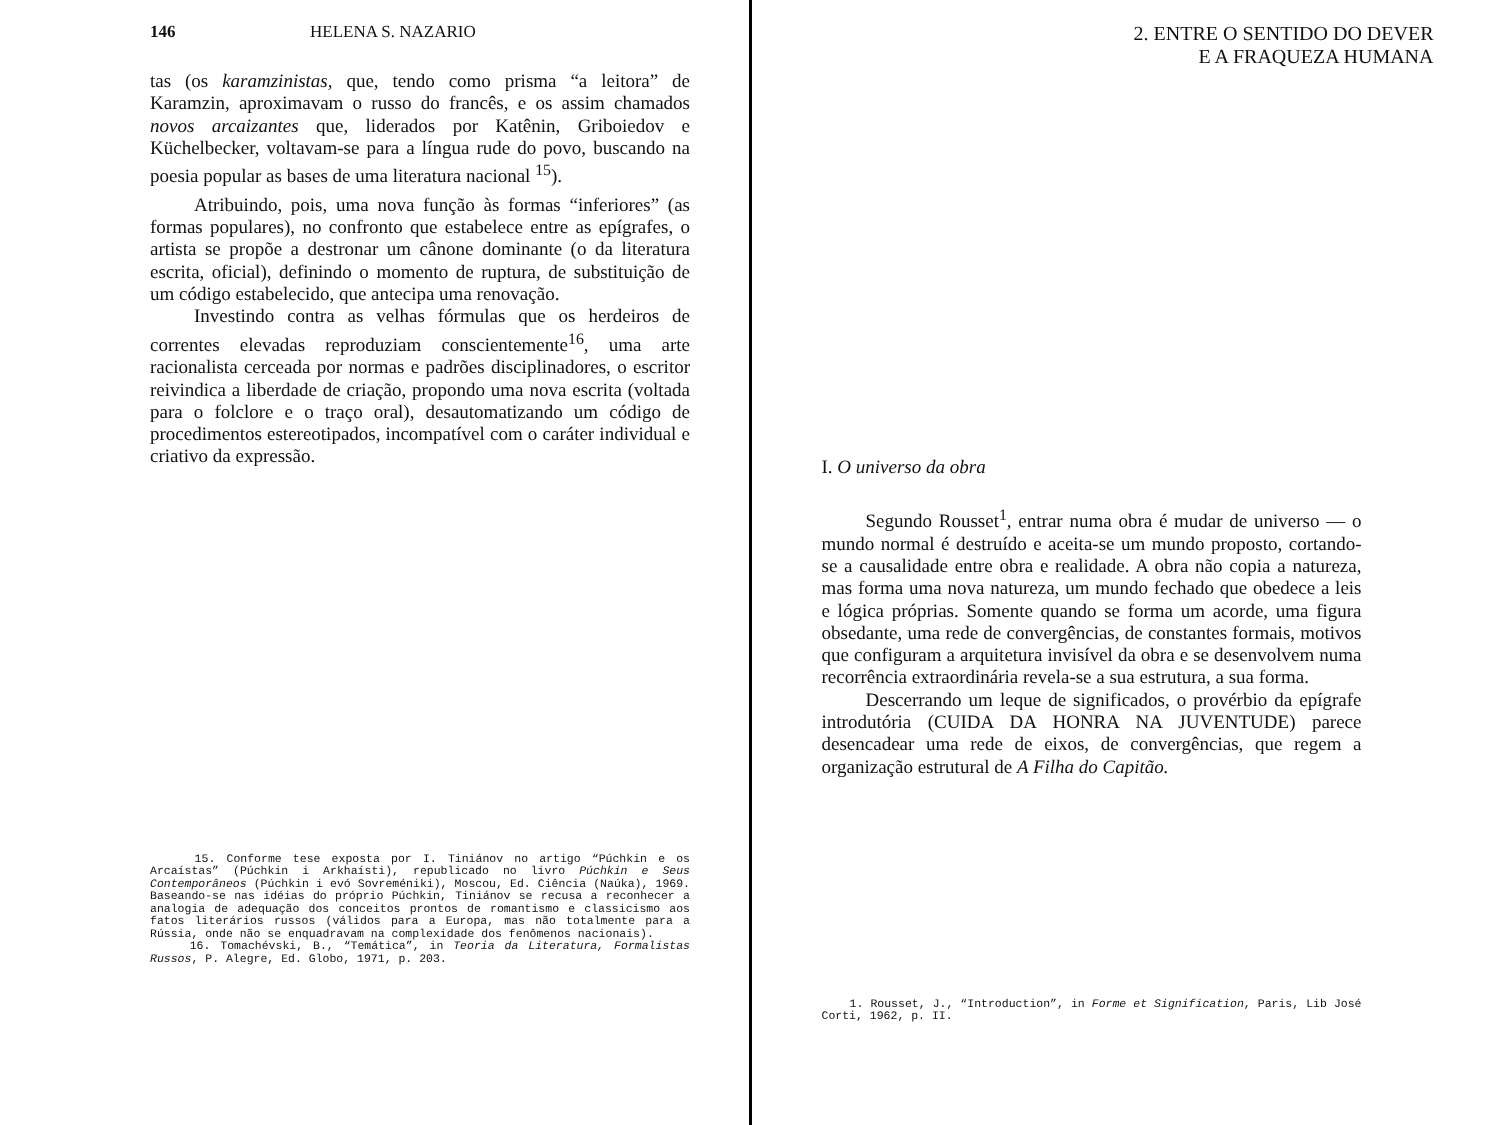146 HELENA S. NAZARIO
tas (os karamzinistas, que, tendo como prisma “a leitora” de Karamzin, aproximavam o russo do francês, e os assim chamados novos arcaizantes que, liderados por Katênin, Griboiedov e Küchelbecker, voltavam-se para a língua rude do povo, buscando na poesia popular as bases de uma literatura nacional <sup>15</sup>).
Atribuindo, pois, uma nova função às formas “inferiores” (as formas populares), no confronto que estabelece entre as epígrafes, o artista se propõe a destronar um cânone dominante (o da literatura escrita, oficial), definindo o momento de ruptura, de substituição de um código estabelecido, que antecipa uma renovação.
Investindo contra as velhas fórmulas que os herdeiros de correntes elevadas reproduziam conscientemente<sup>16</sup>, uma arte racionalista cerceada por normas e padrões disciplinadores, o escritor reivindica a liberdade de criação, propondo uma nova escrita (voltada para o folclore e o traço oral), desautomatizando um código de procedimentos estereotipados, incompatível com o caráter individual e criativo da expressão.
15. Conforme tese exposta por I. Tiniánov no artigo “Púchkin e os Arcaístas” (Púchkin i Arkhaísti), republicado no livro Púchkin e Seus Contemporâneos (Púchkin i evó Sovreméniki), Moscou, Ed. Ciência (Naúka), 1969. Baseando-se nas idéias do próprio Púchkin, Tiniánov se recusa a reconhecer a analogia de adequação dos conceitos prontos de romantismo e classicismo aos fatos literários russos (válidos para a Europa, mas não totalmente para a Rússia, onde não se enquadravam na complexidade dos fenômenos nacionais).
16. Tomachévski, B., “Temática”, in Teoria da Literatura, Formalistas Russos, P. Alegre, Ed. Globo, 1971, p. 203.
2. ENTRE O SENTIDO DO DEVER
E A FRAQUEZA HUMANA
I. O universo da obra
Segundo Rousset<sup>1</sup>, entrar numa obra é mudar de universo — o mundo normal é destruído e aceita-se um mundo proposto, cortando-se a causalidade entre obra e realidade. A obra não copia a natureza, mas forma uma nova natureza, um mundo fechado que obedece a leis e lógica próprias. Somente quando se forma um acorde, uma figura obsedante, uma rede de convergências, de constantes formais, motivos que configuram a arquitetura invisível da obra e se desenvolvem numa recorrência extraordinária revela-se a sua estrutura, a sua forma.
Descerrando um leque de significados, o provérbio da epígrafe introdutória (CUIDA DA HONRA NA JUVENTUDE) parece desencadear uma rede de eixos, de convergências, que regem a organização estrutural de A Filha do Capitão.
1. Rousset, J., “Introduction”, in Forme et Signification, Paris, Lib José Corti, 1962, p. II.